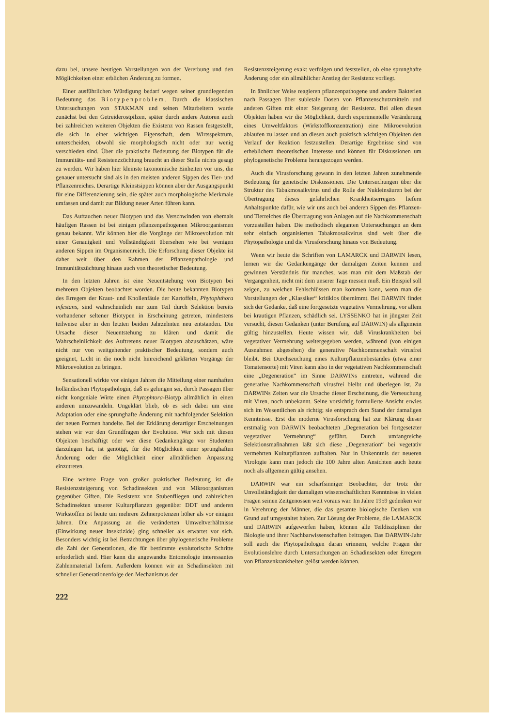dazu bei, unsere heutigen Vorstellungen von der Vererbung und den Möglichkeiten einer erblichen Änderung zu formen.
Einer ausführlichen Würdigung bedarf wegen seiner grundlegenden Bedeutung das Biotypenproblem. Durch die klassischen Untersuchungen von STAKMAN und seinen Mitarbeitern wurde zunächst bei den Getreiderostpilzen, später durch andere Autoren auch bei zahlreichen weiteren Objekten die Existenz von Rassen festgestellt, die sich in einer wichtigen Eigenschaft, dem Wirtsspektrum, unterscheiden, obwohl sie morphologisch nicht oder nur wenig verschieden sind. Über die praktische Bedeutung der Biotypen für die Immunitäts- und Resistenzzüchtung braucht an dieser Stelle nichts gesagt zu werden. Wir haben hier kleinste taxonomische Einheiten vor uns, die genauer untersucht sind als in den meisten anderen Sippen des Tier- und Pflanzenreiches. Derartige Kleinstsippen können aber der Ausgangspunkt für eine Differenzierung sein, die später auch morphologische Merkmale umfassen und damit zur Bildung neuer Arten führen kann.
Das Auftauchen neuer Biotypen und das Verschwinden von ehemals häufigen Rassen ist bei einigen pflanzenpathogenen Mikroorganismen genau bekannt. Wir können hier die Vorgänge der Mikroevolution mit einer Genauigkeit und Vollständigkeit übersehen wie bei wenigen anderen Sippen im Organismenreich. Die Erforschung dieser Objekte ist daher weit über den Rahmen der Pflanzenpathologie und Immunitätszüchtung hinaus auch von theoretischer Bedeutung.
In den letzten Jahren ist eine Neuentstehung von Biotypen bei mehreren Objekten beobachtet worden. Die heute bekannten Biotypen des Erregers der Kraut- und Knollenfäule der Kartoffeln, Phytophthora infestans, sind wahrscheinlich nur zum Teil durch Selektion bereits vorhandener seltener Biotypen in Erscheinung getreten, mindestens teilweise aber in den letzten beiden Jahrzehnten neu entstanden. Die Ursache dieser Neuentstehung zu klären und damit die Wahrscheinlichkeit des Auftretens neuer Biotypen abzuschätzen, wäre nicht nur von weitgehender praktischer Bedeutung, sondern auch geeignet, Licht in die noch nicht hinreichend geklärten Vorgänge der Mikroevolution zu bringen.
Sensationell wirkte vor einigen Jahren die Mitteilung einer namhaften holländischen Phytopathologin, daß es gelungen sei, durch Passagen über nicht kongeniale Wirte einen Phytophtora-Biotyp allmählich in einen anderen umzuwandeln. Ungeklärt blieb, ob es sich dabei um eine Adaptation oder eine sprunghafte Änderung mit nachfolgender Selektion der neuen Formen handelte. Bei der Erklärung derartiger Erscheinungen stehen wir vor den Grundfragen der Evolution. Wer sich mit diesen Objekten beschäftigt oder wer diese Gedankengänge vor Studenten darzulegen hat, ist genötigt, für die Möglichkeit einer sprunghaften Änderung oder die Möglichkeit einer allmählichen Anpassung einzutreten.
Eine weitere Frage von großer praktischer Bedeutung ist die Resistenzsteigerung von Schadinsekten und von Mikroorganismen gegenüber Giften. Die Resistenz von Stubenfliegen und zahlreichen Schadinsekten unserer Kulturpflanzen gegenüber DDT und anderen Wirkstoffen ist heute um mehrere Zehnerpotenzen höher als vor einigen Jahren. Die Anpassung an die veränderten Umweltverhältnisse (Einwirkung neuer Insektizide) ging schneller als erwartet vor sich. Besonders wichtig ist bei Betrachtungen über phylogenetische Probleme die Zahl der Generationen, die für bestimmte evolutorische Schritte erforderlich sind. Hier kann die angewandte Entomologie interessantes Zahlenmaterial liefern. Außerdem können wir an Schadinsekten mit schneller Generationenfolge den Mechanismus der
Resistenzsteigerung exakt verfolgen und feststellen, ob eine sprunghafte Änderung oder ein allmählicher Anstieg der Resistenz vorliegt.
In ähnlicher Weise reagieren pflanzenpathogene und andere Bakterien nach Passagen über subletale Dosen von Pflanzenschutzmitteln und anderen Giften mit einer Steigerung der Resistenz. Bei allen diesen Objekten haben wir die Möglichkeit, durch experimentelle Veränderung eines Umweltfaktors (Wirkstoffkonzentration) eine Mikroevolution ablaufen zu lassen und an diesen auch praktisch wichtigen Objekten den Verlauf der Reaktion festzustellen. Derartige Ergebnisse sind von erheblichem theoretischen Interesse und können für Diskussionen um phylogenetische Probleme herangezogen werden.
Auch die Virusforschung gewann in den letzten Jahren zunehmende Bedeutung für genetische Diskussionen. Die Untersuchungen über die Struktur des Tabakmosaikvirus und die Rolle der Nukleinsäuren bei der Übertragung dieses gefährlichen Krankheitserregers liefern Anhaltspunkte dafür, wie wir uns auch bei anderen Sippen des Pflanzen- und Tierreiches die Übertragung von Anlagen auf die Nachkommenschaft vorzustellen haben. Die methodisch eleganten Untersuchungen an dem sehr einfach organisierten Tabakmosaikvirus sind weit über die Phytopathologie und die Virusforschung hinaus von Bedeutung.
Wenn wir heute die Schriften von LAMARCK und DARWIN lesen, lernen wir die Gedankengänge der damaligen Zeiten kennen und gewinnen Verständnis für manches, was man mit dem Maßstab der Vergangenheit, nicht mit dem unserer Tage messen muß. Ein Beispiel soll zeigen, zu welchen Fehlschlüssen man kommen kann, wenn man die Vorstellungen der „Klassiker“ kritiklos übernimmt. Bei DARWIN findet sich der Gedanke, daß eine fortgesetzte vegetative Vermehrung, vor allem bei krautigen Pflanzen, schädlich sei. LYSSENKO hat in jüngster Zeit versucht, diesen Gedanken (unter Berufung auf DARWIN) als allgemein gültig hinzustellen. Heute wissen wir, daß Viruskrankheiten bei vegetativer Vermehrung weitergegeben werden, während (von einigen Ausnahmen abgesehen) die generative Nachkommenschaft virusfrei bleibt. Bei Durchseuchung eines Kulturpflanzenbestandes (etwa einer Tomatensorte) mit Viren kann also in der vegetativen Nachkommenschaft eine „Degeneration“ im Sinne DARWINs eintreten, während die generative Nachkommenschaft virusfrei bleibt und überlegen ist. Zu DARWINs Zeiten war die Ursache dieser Erscheinung, die Verseuchung mit Viren, noch unbekannt. Seine vorsichtig formulierte Ansicht erwies sich im Wesentlichen als richtig; sie entsprach dem Stand der damaligen Kenntnisse. Erst die moderne Virusforschung hat zur Klärung dieser erstmalig von DARWIN beobachteten „Degeneration bei fortgesetzter vegetativer Vermehrung“ geführt. Durch umfangreiche Selektionsmaßnahmen läßt sich diese „Degeneration“ bei vegetativ vermehrten Kulturpflanzen aufhalten. Nur in Unkenntnis der neueren Virologie kann man jedoch die 100 Jahre alten Ansichten auch heute noch als allgemein gültig ansehen.
DARWIN war ein scharfsinniger Beobachter, der trotz der Unvollständigkeit der damaligen wissenschaftlichen Kenntnisse in vielen Fragen seinen Zeitgenossen weit voraus war. Im Jahre 1959 gedenken wir in Verehrung der Männer, die das gesamte biologische Denken von Grund auf umgestaltet haben. Zur Lösung der Probleme, die LAMARCK und DARWIN aufgeworfen haben, können alle Teildisziplinen der Biologie und ihrer Nachbarwissenschaften beitragen. Das DARWIN-Jahr soll auch die Phytopathologen daran erinnern, welche Fragen der Evolutionslehre durch Untersuchungen an Schadinsekten oder Erregern von Pflanzenkrankheiten gelöst werden können.
222